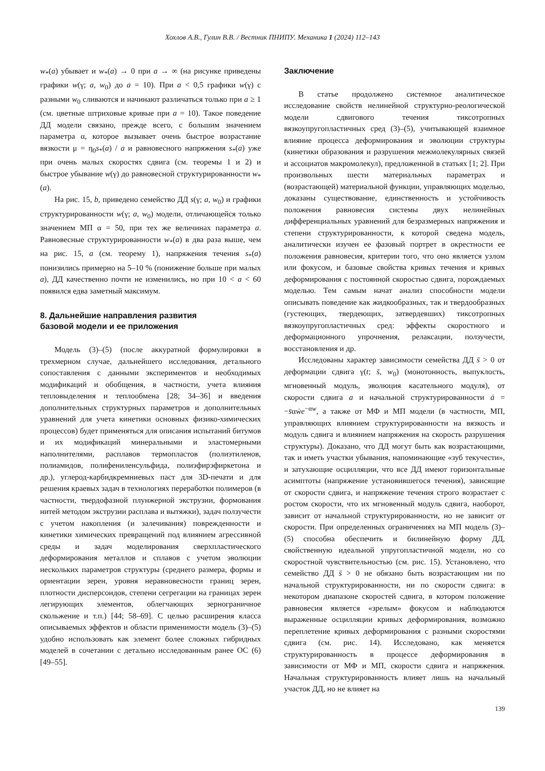Хохлов А.В., Гулин В.В. / Вестник ПНИПУ. Механика 1 (2024) 112–143
w<sub>*</sub>(a) убывает и w<sub>*</sub>(a) → 0 при a → ∞ (на рисунке приведены графики w(γ; a, w<sub>0</sub>) до a = 10). При a < 0,5 графики w(γ) с разными w<sub>0</sub> сливаются и начинают различаться только при a ≥ 1 (см. цветные штриховые кривые при a = 10). Такое поведение ДД модели связано, прежде всего, с большим значением параметра α, которое вызывает очень быстрое возрастание вязкости μ = η<sub>0</sub>s<sub>*</sub>(a) / a и равновесного напряжения s<sub>*</sub>(a) уже при очень малых скоростях сдвига (см. теоремы 1 и 2) и быстрое убывание w(γ) до равновесной структурированности w<sub>*</sub>(a).
На рис. 15, b, приведено семейство ДД s(γ; a, w<sub>0</sub>) и графики структурированности w(γ; a, w<sub>0</sub>) модели, отличающейся только значением МП α = 50, при тех же величинах параметра a. Равновесные структурированности w<sub>*</sub>(a) в два раза выше, чем на рис. 15, a (см. теорему 1), напряжения течения s<sub>*</sub>(a) понизились примерно на 5–10 % (понижение больше при малых a), ДД качественно почти не изменились, но при 10 < a < 60 появился едва заметный максимум.
8. Дальнейшие направления развития
базовой модели и ее приложения
Модель (3)–(5) (после аккуратной формулировки в трехмерном случае, дальнейшего исследования, детального сопоставления с данными экспериментов и необходимых модификаций и обобщения, в частности, учета влияния тепловыделения и теплообмена [28; 34–36] и введения дополнительных структурных параметров и дополнительных уравнений для учета кинетики основных физико-химических процессов) будет применяться для описания испытаний битумов и их модификаций минеральными и эластомерными наполнителями, расплавов термопластов (полиэтиленов, полиамидов, полифениленсульфида, полиэфирэфиркетона и др.), углерод-карбидкремниевых паст для 3D-печати и для решения краевых задач в технологиях переработки полимеров (в частности, твердофазной плунжерной экструзии, формования нитей методом экструзии расплава и вытяжки), задач ползучести с учетом накопления (и залечивания) поврежденности и кинетики химических превращений под влиянием агрессивной среды и задач моделирования сверхпластического деформирования металлов и сплавов с учетом эволюции нескольких параметров структуры (среднего размера, формы и ориентации зерен, уровня неравновесности границ зерен, плотности дисперсоидов, степени сегрегации на границах зерен легирующих элементов, облегчающих зернограничное скольжение и т.п.) [44; 58–69]. С целью расширения класса описываемых эффектов и области применимости модель (3)–(5) удобно использовать как элемент более сложных гибридных моделей в сочетании с детально исследованным ранее ОС (6) [49–55].
Заключение
В статье продолжено системное аналитическое исследование свойств нелинейной структурно-реологической модели сдвигового течения тиксотропных вязкоупругопластичных сред (3)–(5), учитывающей взаимное влияние процесса деформирования и эволюции структуры (кинетики образования и разрушения межмолекулярных связей и ассоциатов макромолекул), предложенной в статьях [1; 2]. При произвольных шести материальных параметрах и (возрастающей) материальной функции, управляющих моделью, доказаны существование, единственность и устойчивость положения равновесия системы двух нелинейных дифференциальных уравнений для безразмерных напряжения и степени структурированности, к которой сведена модель, аналитически изучен ее фазовый портрет в окрестности ее положения равновесия, критерии того, что оно является узлом или фокусом, и базовые свойства кривых течения и кривых деформирования с постоянной скоростью сдвига, порождаемых моделью. Тем самым начат анализ способности модели описывать поведение как жидкообразных, так и твердообразных (густеющих, твердеющих, затвердевших) тиксотропных вязкоупругопластичных сред: эффекты скоростного и деформационного упрочнения, релаксации, ползучести, восстановления и др.
Исследованы характер зависимости семейства ДД s̄ > 0 от деформации сдвига γ(t; s̄, w<sub>0</sub>) (монотонность, выпуклость, мгновенный модуль, эволюция касательного модуля), от скорости сдвига a и начальной структурированности ȧ = −s̄αẇe<sup>−αw</sup>, а также от МФ и МП модели (в частности, МП, управляющих влиянием структурированности на вязкость и модуль сдвига и влиянием напряжения на скорость разрушения структуры). Доказано, что ДД могут быть как возрастающими, так и иметь участки убывания, напоминающие «зуб текучести», и затухающие осцилляции, что все ДД имеют горизонтальные асимптоты (напряжение установившегося течения), зависящие от скорости сдвига, и напряжение течения строго возрастает с ростом скорости, что их мгновенный модуль сдвига, наоборот, зависит от начальной структурированности, но не зависит от скорости. При определенных ограничениях на МП модель (3)–(5) способна обеспечить и билинейную форму ДД, свойственную идеальной упругопластичной модели, но со скоростной чувствительностью (см. рис. 15). Установлено, что семейство ДД s̄ > 0 не обязано быть возрастающим ни по начальной структурированности, ни по скорости сдвига: в некотором диапазоне скоростей сдвига, в котором положение равновесия является «зрелым» фокусом и наблюдаются выраженные осцилляции кривых деформирования, возможно переплетение кривых деформирования с разными скоростями сдвига (см. рис. 14). Исследовано, как меняется структурированность в процессе деформирования в зависимости от МФ и МП, скорости сдвига и напряжения. Начальная структурированность влияет лишь на начальный участок ДД, но не влияет на
139